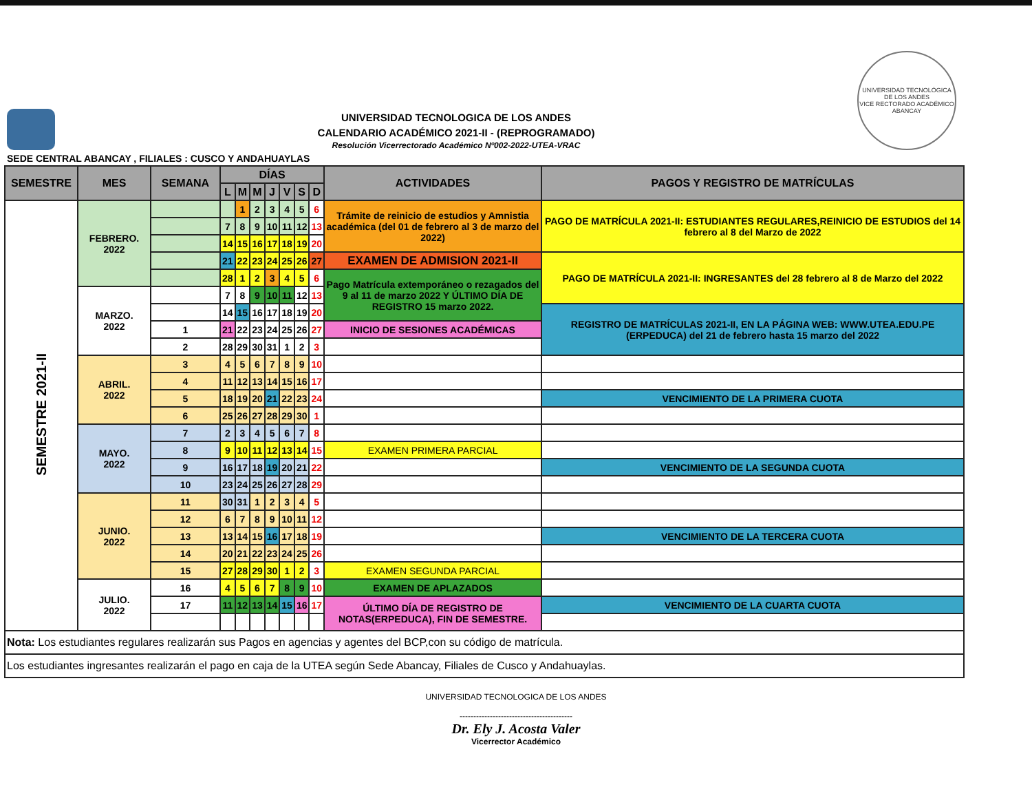UNIVERSIDAD TECNOLOGICA DE LOS ANDES
CALENDARIO ACADÉMICO 2021-II - (REPROGRAMADO)
Resolución Vicerrectorado Académico Nº002-2022-UTEA-VRAC
UNIVERSIDAD TECNOLÓGICA DE LOS ANDES
VICE RECTORADO ACADÉMICO
ABANCAY
SEDE CENTRAL ABANCAY , FILIALES : CUSCO Y ANDAHUAYLAS
| SEMESTRE | MES | SEMANA | DÍAS | | | | | | | ACTIVIDADES | PAGOS Y REGISTRO DE MATRÍCULAS |
| --- | --- | --- | --- | --- | --- | --- | --- | --- | --- | --- | --- |
| | | | L | M | M | J | V | S | D | | |
| SEMESTRE 2021-II | FEBRERO. 2022 | | | 1 | 2 | 3 | 4 | 5 | 6 | Trámite de reinicio de estudios y Amnistia académica (del 01 de febrero al 3 de marzo del 2022) | PAGO DE MATRÍCULA 2021-II: ESTUDIANTES REGULARES,REINICIO DE ESTUDIOS del 14 febrero al 8 del Marzo de 2022 |
| | | | 7 | 8 | 9 | 10 | 11 | 12 | 13 | | |
| | | | 14 | 15 | 16 | 17 | 18 | 19 | 20 | | |
| | | | 21 | 22 | 23 | 24 | 25 | 26 | 27 | EXAMEN DE ADMISION 2021-II | PAGO DE MATRÍCULA 2021-II: INGRESANTES del 28 febrero al 8 de Marzo del 2022 |
| | | | 28 | 1 | 2 | 3 | 4 | 5 | 6 | Pago Matrícula extemporáneo o rezagados del 9 al 11 de marzo 2022 Y ÚLTIMO DÍA DE REGISTRO 15 marzo 2022. | |
| | MARZO. 2022 | | 7 | 8 | 9 | 10 | 11 | 12 | 13 | | |
| | | | 14 | 15 | 16 | 17 | 18 | 19 | 20 | | REGISTRO DE MATRÍCULAS 2021-II, EN LA PÁGINA WEB: WWW.UTEA.EDU.PE (ERPEDUCA) del 21 de febrero hasta 15 marzo del 2022 |
| | | 1 | 21 | 22 | 23 | 24 | 25 | 26 | 27 | INICIO DE SESIONES ACADÉMICAS | |
| | | 2 | 28 | 29 | 30 | 31 | 1 | 2 | 3 | | |
| | ABRIL. 2022 | 3 | 4 | 5 | 6 | 7 | 8 | 9 | 10 | | |
| | | 4 | 11 | 12 | 13 | 14 | 15 | 16 | 17 | | |
| | | 5 | 18 | 19 | 20 | 21 | 22 | 23 | 24 | | VENCIMIENTO DE LA PRIMERA CUOTA |
| | | 6 | 25 | 26 | 27 | 28 | 29 | 30 | 1 | | |
| | MAYO. 2022 | 7 | 2 | 3 | 4 | 5 | 6 | 7 | 8 | | |
| | | 8 | 9 | 10 | 11 | 12 | 13 | 14 | 15 | EXAMEN PRIMERA PARCIAL | |
| | | 9 | 16 | 17 | 18 | 19 | 20 | 21 | 22 | | VENCIMIENTO DE LA SEGUNDA CUOTA |
| | | 10 | 23 | 24 | 25 | 26 | 27 | 28 | 29 | | |
| | JUNIO. 2022 | 11 | 30 | 31 | 1 | 2 | 3 | 4 | 5 | | |
| | | 12 | 6 | 7 | 8 | 9 | 10 | 11 | 12 | | |
| | | 13 | 13 | 14 | 15 | 16 | 17 | 18 | 19 | | VENCIMIENTO DE LA TERCERA CUOTA |
| | | 14 | 20 | 21 | 22 | 23 | 24 | 25 | 26 | | |
| | | 15 | 27 | 28 | 29 | 30 | 1 | 2 | 3 | EXAMEN SEGUNDA PARCIAL | |
| | JULIO. 2022 | 16 | 4 | 5 | 6 | 7 | 8 | 9 | 10 | EXAMEN DE APLAZADOS | |
| | | 17 | 11 | 12 | 13 | 14 | 15 | 16 | 17 | ÚLTIMO DÍA DE REGISTRO DE NOTAS(ERPEDUCA), FIN DE SEMESTRE. | VENCIMIENTO DE LA CUARTA CUOTA |
| Nota: Los estudiantes regulares realizarán sus Pagos en agencias y agentes del BCP,con su código de matrícula. | | | | | | | | | | | |
| Los estudiantes ingresantes realizarán el pago en caja de la UTEA según Sede Abancay, Filiales de Cusco y Andahuaylas. | | | | | | | | | | | |
UNIVERSIDAD TECNOLOGICA DE LOS ANDES
-----------------------------------------
Dr. Ely J. Acosta Valer
Vicerrector Académico